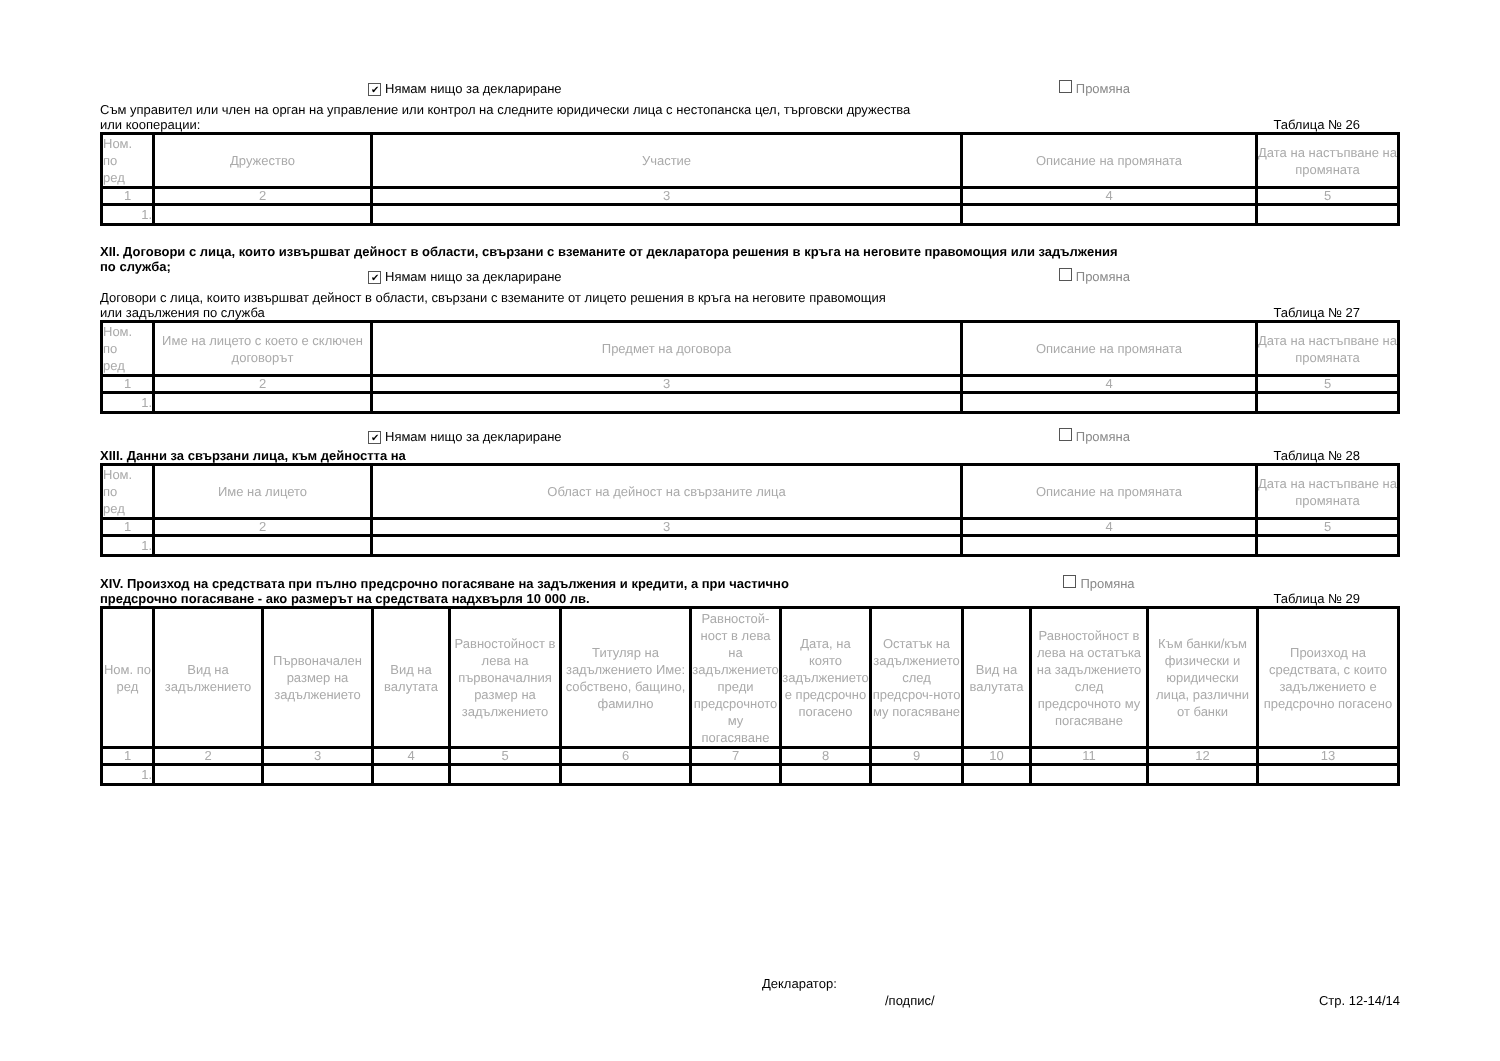✔ Нямам нищо за деклариране Промяна
Съм управител или член на орган на управление или контрол на следните юридически лица с нестопанска цел, търговски дружества
или кооперации: Таблица № 26
| Ном. по ред | Дружество | Участие | Описание на промяната | Дата на настъпване на промяната |
| --- | --- | --- | --- | --- |
| 1 | 2 | 3 | 4 | 5 |
| 1. | | | | |
XII. Договори с лица, които извършват дейност в области, свързани с вземаните от декларатора решения в кръга на неговите правомощия или задължения
по служба;
✔ Нямам нищо за деклариране Промяна
Договори с лица, които извършват дейност в области, свързани с вземаните от лицето решения в кръга на неговите правомощия
или задължения по служба Таблица № 27
| Ном. по ред | Име на лицето с което е сключен договорът | Предмет на договора | Описание на промяната | Дата на настъпване на промяната |
| --- | --- | --- | --- | --- |
| 1 | 2 | 3 | 4 | 5 |
| 1. | | | | |
✔ Нямам нищо за деклариране Промяна
XIII. Данни за свързани лица, към дейността на Таблица № 28
| Ном. по ред | Име на лицето | Област на дейност на свързаните лица | Описание на промяната | Дата на настъпване на промяната |
| --- | --- | --- | --- | --- |
| 1 | 2 | 3 | 4 | 5 |
| 1. | | | | |
XIV. Произход на средствата при пълно предсрочно погасяване на задължения и кредити, а при частично
предсрочно погасяване - ако размерът на средствата надхвърля 10 000 лв. Промяна
Таблица № 29
| Ном. по ред | Вид на задължението | Първоначален размер на задължението | Вид на валутата | Равностойност в лева на първоначалния размер на задължението | Титуляр на задължението Име: собствено, бащино, фамилно | Равностой-ност в лева на задължението преди предсрочното му погасяване | Дата, на която задължението е предсрочно погасено | Остатък на задължението след предсроч-ното му погасяване | Вид на валутата | Равностойност в лева на остатъка на задължението след предсрочното му погасяване | Към банки/към физически и юридически лица, различни от банки | Произход на средствата, с които задължението е предсрочно погасено |
| --- | --- | --- | --- | --- | --- | --- | --- | --- | --- | --- | --- | --- |
| 1 | 2 | 3 | 4 | 5 | 6 | 7 | 8 | 9 | 10 | 11 | 12 | 13 |
| 1. | | | | | | | | | | | | |
Декларатор:
/подпис/ Стр. 12-14/14